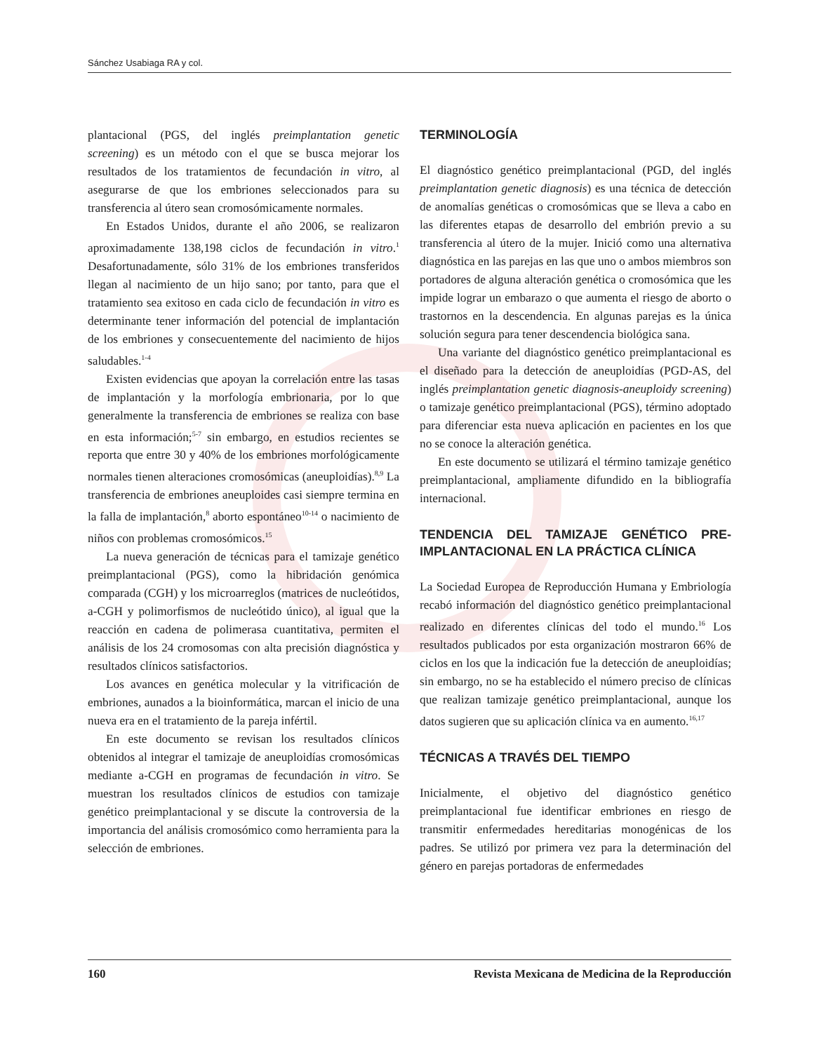Sánchez Usabiaga RA y col.
plantacional (PGS, del inglés preimplantation genetic screening) es un método con el que se busca mejorar los resultados de los tratamientos de fecundación in vitro, al asegurarse de que los embriones seleccionados para su transferencia al útero sean cromosómicamente normales.
En Estados Unidos, durante el año 2006, se realizaron aproximadamente 138,198 ciclos de fecundación in vitro.<sup>1</sup> Desafortunadamente, sólo 31% de los embriones transferidos llegan al nacimiento de un hijo sano; por tanto, para que el tratamiento sea exitoso en cada ciclo de fecundación in vitro es determinante tener información del potencial de implantación de los embriones y consecuentemente del nacimiento de hijos saludables.<sup>1-4</sup>
Existen evidencias que apoyan la correlación entre las tasas de implantación y la morfología embrionaria, por lo que generalmente la transferencia de embriones se realiza con base en esta información;<sup>5-7</sup> sin embargo, en estudios recientes se reporta que entre 30 y 40% de los embriones morfológicamente normales tienen alteraciones cromosómicas (aneuploidías).<sup>8,9</sup> La transferencia de embriones aneuploides casi siempre termina en la falla de implantación,<sup>8</sup> aborto espontáneo<sup>10-14</sup> o nacimiento de niños con problemas cromosómicos.<sup>15</sup>
La nueva generación de técnicas para el tamizaje genético preimplantacional (PGS), como la hibridación genómica comparada (CGH) y los microarreglos (matrices de nucleótidos, a-CGH y polimorfismos de nucleótido único), al igual que la reacción en cadena de polimerasa cuantitativa, permiten el análisis de los 24 cromosomas con alta precisión diagnóstica y resultados clínicos satisfactorios.
Los avances en genética molecular y la vitrificación de embriones, aunados a la bioinformática, marcan el inicio de una nueva era en el tratamiento de la pareja infértil.
En este documento se revisan los resultados clínicos obtenidos al integrar el tamizaje de aneuploidías cromosómicas mediante a-CGH en programas de fecundación in vitro. Se muestran los resultados clínicos de estudios con tamizaje genético preimplantacional y se discute la controversia de la importancia del análisis cromosómico como herramienta para la selección de embriones.
TERMINOLOGÍA
El diagnóstico genético preimplantacional (PGD, del inglés preimplantation genetic diagnosis) es una técnica de detección de anomalías genéticas o cromosómicas que se lleva a cabo en las diferentes etapas de desarrollo del embrión previo a su transferencia al útero de la mujer. Inició como una alternativa diagnóstica en las parejas en las que uno o ambos miembros son portadores de alguna alteración genética o cromosómica que les impide lograr un embarazo o que aumenta el riesgo de aborto o trastornos en la descendencia. En algunas parejas es la única solución segura para tener descendencia biológica sana.
Una variante del diagnóstico genético preimplantacional es el diseñado para la detección de aneuploidías (PGD-AS, del inglés preimplantation genetic diagnosis-aneuploidy screening) o tamizaje genético preimplantacional (PGS), término adoptado para diferenciar esta nueva aplicación en pacientes en los que no se conoce la alteración genética.
En este documento se utilizará el término tamizaje genético preimplantacional, ampliamente difundido en la bibliografía internacional.
TENDENCIA DEL TAMIZAJE GENÉTICO PRE-IMPLANTACIONAL EN LA PRÁCTICA CLÍNICA
La Sociedad Europea de Reproducción Humana y Embriología recabó información del diagnóstico genético preimplantacional realizado en diferentes clínicas del todo el mundo.<sup>16</sup> Los resultados publicados por esta organización mostraron 66% de ciclos en los que la indicación fue la detección de aneuploidías; sin embargo, no se ha establecido el número preciso de clínicas que realizan tamizaje genético preimplantacional, aunque los datos sugieren que su aplicación clínica va en aumento.<sup>16,17</sup>
TÉCNICAS A TRAVÉS DEL TIEMPO
Inicialmente, el objetivo del diagnóstico genético preimplantacional fue identificar embriones en riesgo de transmitir enfermedades hereditarias monogénicas de los padres. Se utilizó por primera vez para la determinación del género en parejas portadoras de enfermedades
160 Revista Mexicana de Medicina de la Reproducción